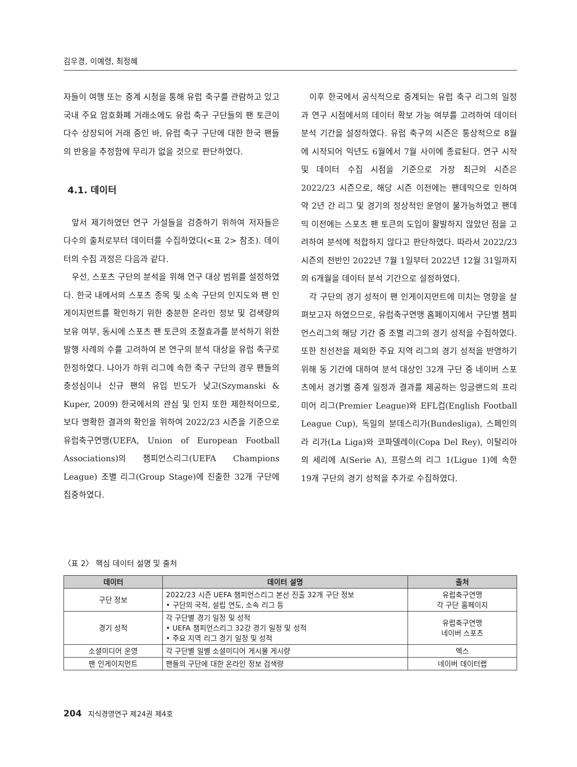김우경, 이예령, 최정혜
자들이 여행 또는 중계 시청을 통해 유럽 축구를 관람하고 있고 국내 주요 암호화폐 거래소에도 유럽 축구 구단들의 팬 토큰이 다수 상장되어 거래 중인 바, 유럽 축구 구단에 대한 한국 팬들의 반응을 추정함에 무리가 없을 것으로 판단하였다.
4.1. 데이터
앞서 제기하였던 연구 가설들을 검증하기 위하여 저자들은 다수의 출처로부터 데이터를 수집하였다(<표 2> 참조). 데이터의 수집 과정은 다음과 같다.
우선, 스포츠 구단의 분석을 위해 연구 대상 범위를 설정하였다. 한국 내에서의 스포츠 종목 및 소속 구단의 인지도와 팬 인게이지먼트를 확인하기 위한 충분한 온라인 정보 및 검색량의 보유 여부, 동시에 스포츠 팬 토큰의 조절효과를 분석하기 위한 발행 사례의 수를 고려하여 본 연구의 분석 대상을 유럽 축구로 한정하였다. 나아가 하위 리그에 속한 축구 구단의 경우 팬들의 충성심이나 신규 팬의 유입 빈도가 낮고(Szymanski & Kuper, 2009) 한국에서의 관심 및 인지 또한 제한적이므로, 보다 명확한 결과의 확인을 위하여 2022/23 시즌을 기준으로 유럽축구연맹(UEFA, Union of European Football Associations)의 챔피언스리그(UEFA Champions League) 조별 리그(Group Stage)에 진출한 32개 구단에 집중하였다.
이후 한국에서 공식적으로 중계되는 유럽 축구 리그의 일정과 연구 시점에서의 데이터 확보 가능 여부를 고려하여 데이터 분석 기간을 설정하였다. 유럽 축구의 시즌은 통상적으로 8월에 시작되어 익년도 6월에서 7월 사이에 종료된다. 연구 시작 및 데이터 수집 시점을 기준으로 가장 최근의 시즌은 2022/23 시즌으로, 해당 시즌 이전에는 팬데믹으로 인하여 약 2년 간 리그 및 경기의 정상적인 운영이 불가능하였고 팬데믹 이전에는 스포츠 팬 토큰의 도입이 활발하지 않았던 점을 고려하여 분석에 적합하지 않다고 판단하였다. 따라서 2022/23 시즌의 전반인 2022년 7월 1일부터 2022년 12월 31일까지의 6개월을 데이터 분석 기간으로 설정하였다.
각 구단의 경기 성적이 팬 인게이지먼트에 미치는 영향을 살펴보고자 하였으므로, 유럽축구연맹 홈페이지에서 구단별 챔피언스리그의 해당 기간 중 조별 리그의 경기 성적을 수집하였다. 또한 친선전을 제외한 주요 지역 리그의 경기 성적을 반영하기 위해 동 기간에 대하여 분석 대상인 32개 구단 중 네이버 스포츠에서 경기별 중계 일정과 결과를 제공하는 잉글랜드의 프리미어 리그(Premier League)와 EFL컵(English Football League Cup), 독일의 분데스리가(Bundesliga), 스페인의 라 리가(La Liga)와 코파델레이(Copa Del Rey), 이탈리아의 세리에 A(Serie A), 프랑스의 리그 1(Ligue 1)에 속한 19개 구단의 경기 성적을 추가로 수집하였다.
〈표 2〉 핵심 데이터 설명 및 출처
| 데이터 | 데이터 설명 | 출처 |
| --- | --- | --- |
| 구단 정보 | 2022/23 시즌 UEFA 챔피언스리그 본선 진출 32개 구단 정보 • 구단의 국적, 설립 연도, 소속 리그 등 | 유럽축구연맹 각 구단 홈페이지 |
| 경기 성적 | 각 구단별 경기 일정 및 성적 • UEFA 챔피언스리그 32강 경기 일정 및 성적 • 주요 지역 리그 경기 일정 및 성적 | 유럽축구연맹 네이버 스포츠 |
| 소셜미디어 운영 | 각 구단별 일별 소셜미디어 게시물 게시량 | 엑스 |
| 팬 인게이지먼트 | 팬들의 구단에 대한 온라인 정보 검색량 | 네이버 데이터랩 |
204 지식경영연구 제24권 제4호